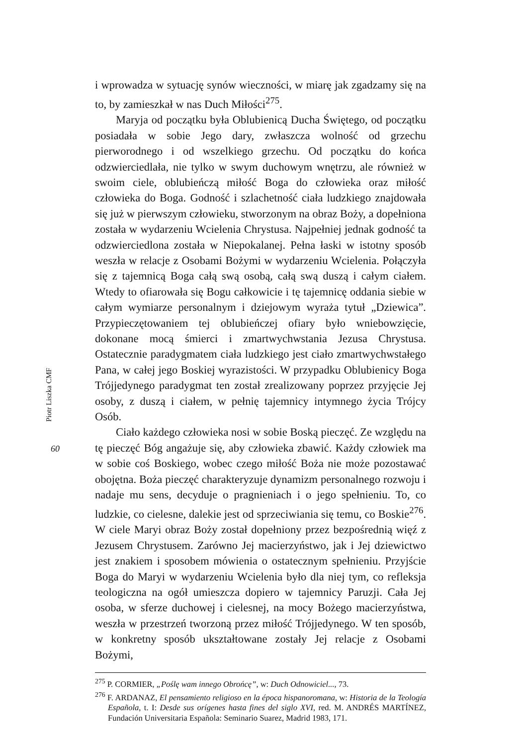Piotr Liszka CMF
60
i wprowadza w sytuację synów wieczności, w miarę jak zgadzamy się na to, by zamieszkał w nas Duch Miłości<sup>275</sup>.
Maryja od początku była Oblubienicą Ducha Świętego, od początku posiadała w sobie Jego dary, zwłaszcza wolność od grzechu pierworodnego i od wszelkiego grzechu. Od początku do końca odzwierciedlała, nie tylko w swym duchowym wnętrzu, ale również w swoim ciele, oblubieńczą miłość Boga do człowieka oraz miłość człowieka do Boga. Godność i szlachetność ciała ludzkiego znajdowała się już w pierwszym człowieku, stworzonym na obraz Boży, a dopełniona została w wydarzeniu Wcielenia Chrystusa. Najpełniej jednak godność ta odzwierciedlona została w Niepokalanej. Pełna łaski w istotny sposób weszła w relacje z Osobami Bożymi w wydarzeniu Wcielenia. Połączyła się z tajemnicą Boga całą swą osobą, całą swą duszą i całym ciałem. Wtedy to ofiarowała się Bogu całkowicie i tę tajemnicę oddania siebie w całym wymiarze personalnym i dziejowym wyraża tytuł „Dziewica”. Przypieczętowaniem tej oblubieńczej ofiary było wniebowzięcie, dokonane mocą śmierci i zmartwychwstania Jezusa Chrystusa. Ostatecznie paradygmatem ciała ludzkiego jest ciało zmartwychwstałego Pana, w całej jego Boskiej wyrazistości. W przypadku Oblubienicy Boga Trójjedynego paradygmat ten został zrealizowany poprzez przyjęcie Jej osoby, z duszą i ciałem, w pełnię tajemnicy intymnego życia Trójcy Osób.
Ciało każdego człowieka nosi w sobie Boską pieczęć. Ze względu na tę pieczęć Bóg angażuje się, aby człowieka zbawić. Każdy człowiek ma w sobie coś Boskiego, wobec czego miłość Boża nie może pozostawać obojętna. Boża pieczęć charakteryzuje dynamizm personalnego rozwoju i nadaje mu sens, decyduje o pragnieniach i o jego spełnieniu. To, co ludzkie, co cielesne, dalekie jest od sprzeciwiania się temu, co Boskie<sup>276</sup>. W ciele Maryi obraz Boży został dopełniony przez bezpośrednią więź z Jezusem Chrystusem. Zarówno Jej macierzyństwo, jak i Jej dziewictwo jest znakiem i sposobem mówienia o ostatecznym spełnieniu. Przyjście Boga do Maryi w wydarzeniu Wcielenia było dla niej tym, co refleksja teologiczna na ogół umieszcza dopiero w tajemnicy Paruzji. Cała Jej osoba, w sferze duchowej i cielesnej, na mocy Bożego macierzyństwa, weszła w przestrzeń tworzoną przez miłość Trójjedynego. W ten sposób, w konkretny sposób ukształtowane zostały Jej relacje z Osobami Bożymi,
<sup>275</sup> P. CORMIER, „Poślę wam innego Obrońcę”, w: Duch Odnowiciel..., 73.
<sup>276</sup> F. ARDANAZ, El pensamiento religioso en la época hispanoromana, w: Historia de la Teología Española, t. I: Desde sus orígenes hasta fines del siglo XVI, red. M. ANDRÉS MARTÍNEZ, Fundación Universitaria Española: Seminario Suarez, Madrid 1983, 171.